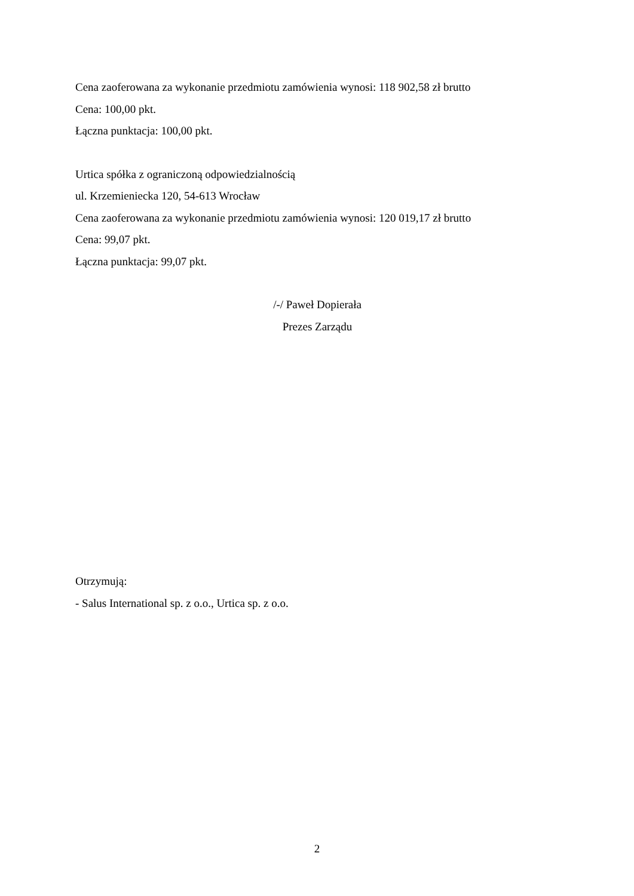Cena zaoferowana za wykonanie przedmiotu zamówienia wynosi: 118 902,58 zł brutto
Cena: 100,00 pkt.
Łączna punktacja: 100,00 pkt.
Urtica spółka z ograniczoną odpowiedzialnością
ul. Krzemieniecka 120, 54-613 Wrocław
Cena zaoferowana za wykonanie przedmiotu zamówienia wynosi: 120 019,17 zł brutto
Cena: 99,07 pkt.
Łączna punktacja: 99,07 pkt.
/-/ Paweł Dopierała
Prezes Zarządu
Otrzymują:
- Salus International sp. z o.o., Urtica sp. z o.o.
2